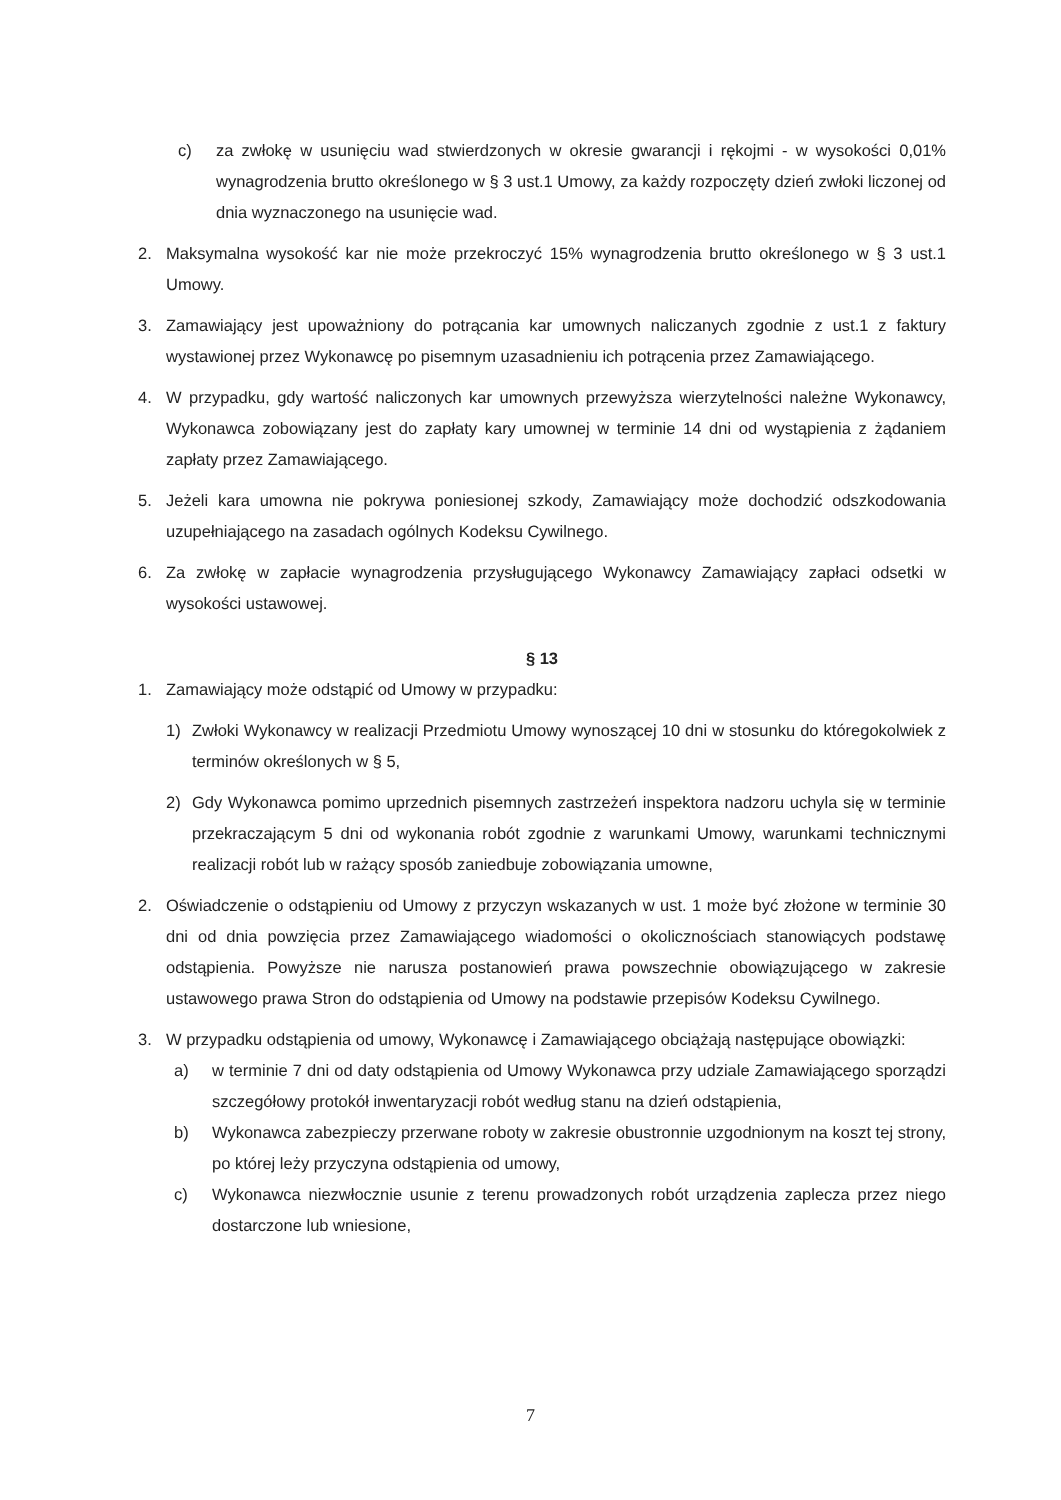c) za zwłokę w usunięciu wad stwierdzonych w okresie gwarancji i rękojmi - w wysokości 0,01% wynagrodzenia brutto określonego w § 3 ust.1 Umowy, za każdy rozpoczęty dzień zwłoki liczonej od dnia wyznaczonego na usunięcie wad.
2. Maksymalna wysokość kar nie może przekroczyć 15% wynagrodzenia brutto określonego w § 3 ust.1 Umowy.
3. Zamawiający jest upoważniony do potrącania kar umownych naliczanych zgodnie z ust.1 z faktury wystawionej przez Wykonawcę po pisemnym uzasadnieniu ich potrącenia przez Zamawiającego.
4. W przypadku, gdy wartość naliczonych kar umownych przewyższa wierzytelności należne Wykonawcy, Wykonawca zobowiązany jest do zapłaty kary umownej w terminie 14 dni od wystąpienia z żądaniem zapłaty przez Zamawiającego.
5. Jeżeli kara umowna nie pokrywa poniesionej szkody, Zamawiający może dochodzić odszkodowania uzupełniającego na zasadach ogólnych Kodeksu Cywilnego.
6. Za zwłokę w zapłacie wynagrodzenia przysługującego Wykonawcy Zamawiający zapłaci odsetki w wysokości ustawowej.
§ 13
1. Zamawiający może odstąpić od Umowy w przypadku:
1) Zwłoki Wykonawcy w realizacji Przedmiotu Umowy wynoszącej 10 dni w stosunku do któregokolwiek z terminów określonych w § 5,
2) Gdy Wykonawca pomimo uprzednich pisemnych zastrzeżeń inspektora nadzoru uchyla się w terminie przekraczającym 5 dni od wykonania robót zgodnie z warunkami Umowy, warunkami technicznymi realizacji robót lub w rażący sposób zaniedbuje zobowiązania umowne,
2. Oświadczenie o odstąpieniu od Umowy z przyczyn wskazanych w ust. 1 może być złożone w terminie 30 dni od dnia powzięcia przez Zamawiającego wiadomości o okolicznościach stanowiących podstawę odstąpienia. Powyższe nie narusza postanowień prawa powszechnie obowiązującego w zakresie ustawowego prawa Stron do odstąpienia od Umowy na podstawie przepisów Kodeksu Cywilnego.
3. W przypadku odstąpienia od umowy, Wykonawcę i Zamawiającego obciążają następujące obowiązki:
a) w terminie 7 dni od daty odstąpienia od Umowy Wykonawca przy udziale Zamawiającego sporządzi szczegółowy protokół inwentaryzacji robót według stanu na dzień odstąpienia,
b) Wykonawca zabezpieczy przerwane roboty w zakresie obustronnie uzgodnionym na koszt tej strony, po której leży przyczyna odstąpienia od umowy,
c) Wykonawca niezwłocznie usunie z terenu prowadzonych robót urządzenia zaplecza przez niego dostarczone lub wniesione,
7